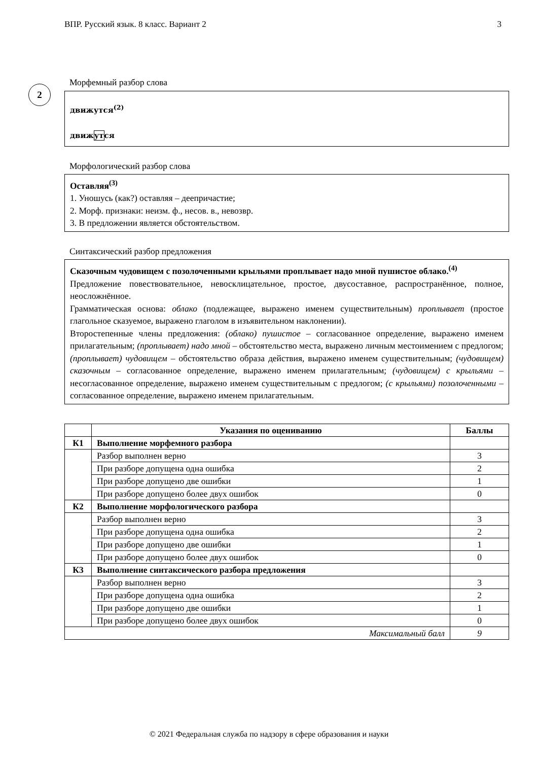ВПР. Русский язык. 8 класс. Вариант 2 3
2
Морфемный разбор слова
движутся<sup>(2)</sup>
движутся
Морфологический разбор слова
Оставляя<sup>(3)</sup>
1. Уношусь (как?) оставляя – деепричастие;
2. Морф. признаки: неизм. ф., несов. в., невозвр.
3. В предложении является обстоятельством.
Синтаксический разбор предложения
Сказочным чудовищем с позолоченными крыльями проплывает надо мной пушистое облако.<sup>(4)</sup>
Предложение повествовательное, невосклицательное, простое, двусоставное, распространённое, полное, неосложнённое.
Грамматическая основа: облако (подлежащее, выражено именем существительным) проплывает (простое глагольное сказуемое, выражено глаголом в изъявительном наклонении).
Второстепенные члены предложения: (облако) пушистое – согласованное определение, выражено именем прилагательным; (проплывает) надо мной – обстоятельство места, выражено личным местоимением с предлогом; (проплывает) чудовищем – обстоятельство образа действия, выражено именем существительным; (чудовищем) сказочным – согласованное определение, выражено именем прилагательным; (чудовищем) с крыльями – несогласованное определение, выражено именем существительным с предлогом; (с крыльями) позолоченными – согласованное определение, выражено именем прилагательным.
| | Указания по оцениванию | Баллы |
| --- | --- | --- |
| К1 | Выполнение морфемного разбора | |
| | Разбор выполнен верно | 3 |
| | При разборе допущена одна ошибка | 2 |
| | При разборе допущено две ошибки | 1 |
| | При разборе допущено более двух ошибок | 0 |
| К2 | Выполнение морфологического разбора | |
| | Разбор выполнен верно | 3 |
| | При разборе допущена одна ошибка | 2 |
| | При разборе допущено две ошибки | 1 |
| | При разборе допущено более двух ошибок | 0 |
| К3 | Выполнение синтаксического разбора предложения | |
| | Разбор выполнен верно | 3 |
| | При разборе допущена одна ошибка | 2 |
| | При разборе допущено две ошибки | 1 |
| | При разборе допущено более двух ошибок | 0 |
| Максимальный балл | | 9 |
© 2021 Федеральная служба по надзору в сфере образования и науки